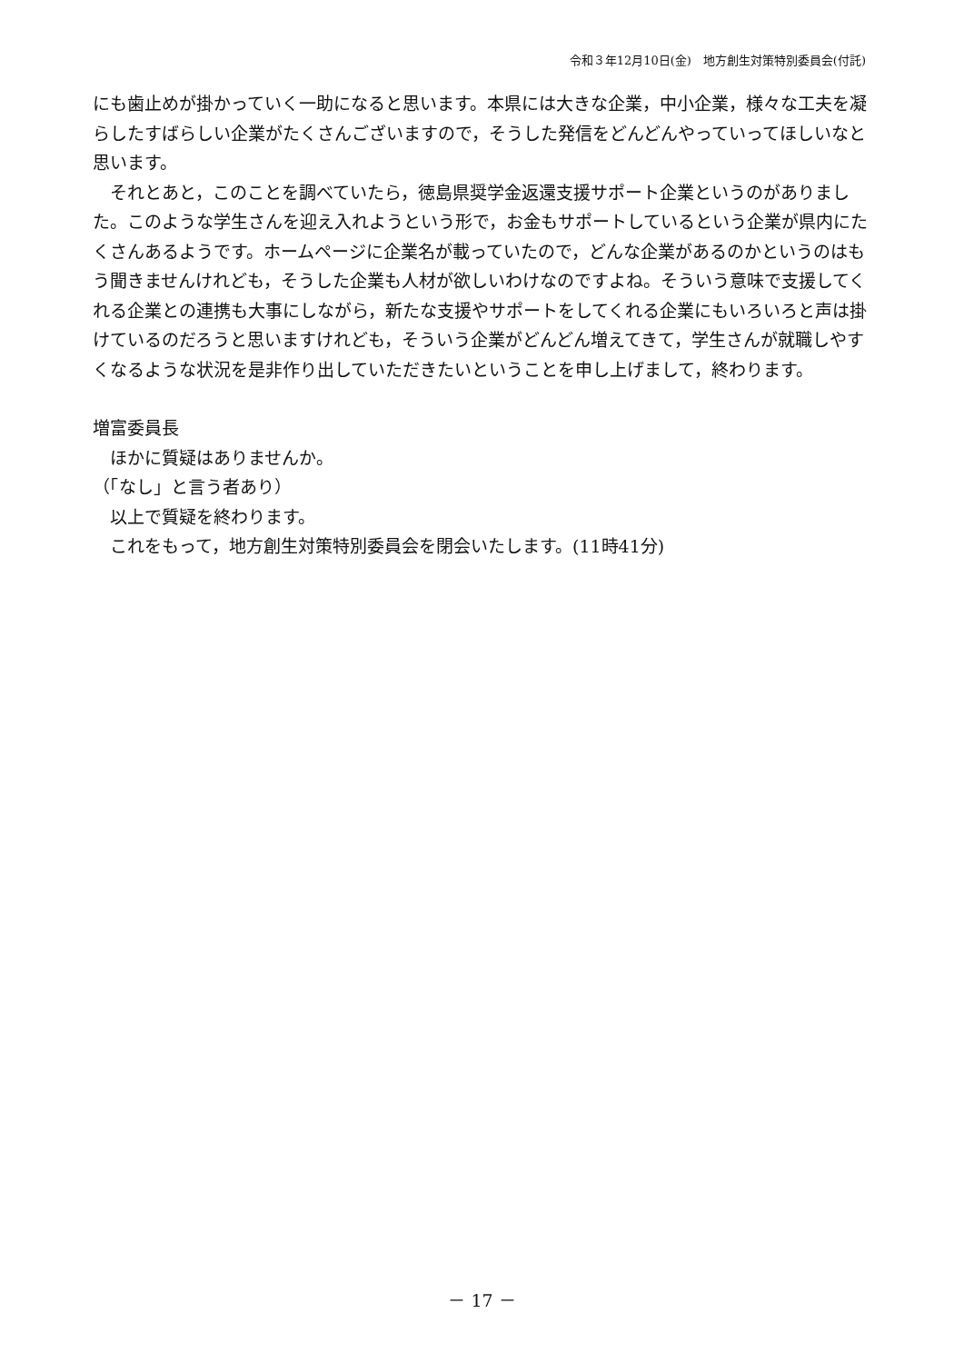令和３年12月10日(金)　地方創生対策特別委員会(付託)
にも歯止めが掛かっていく一助になると思います。本県には大きな企業，中小企業，様々な工夫を凝らしたすばらしい企業がたくさんございますので，そうした発信をどんどんやっていってほしいなと思います。
それとあと，このことを調べていたら，徳島県奨学金返還支援サポート企業というのがありました。このような学生さんを迎え入れようという形で，お金もサポートしているという企業が県内にたくさんあるようです。ホームページに企業名が載っていたので，どんな企業があるのかというのはもう聞きませんけれども，そうした企業も人材が欲しいわけなのですよね。そういう意味で支援してくれる企業との連携も大事にしながら，新たな支援やサポートをしてくれる企業にもいろいろと声は掛けているのだろうと思いますけれども，そういう企業がどんどん増えてきて，学生さんが就職しやすくなるような状況を是非作り出していただきたいということを申し上げまして，終わります。
増富委員長
ほかに質疑はありませんか。
（「なし」と言う者あり）
以上で質疑を終わります。
これをもって，地方創生対策特別委員会を閉会いたします。(11時41分)
－ 17 －